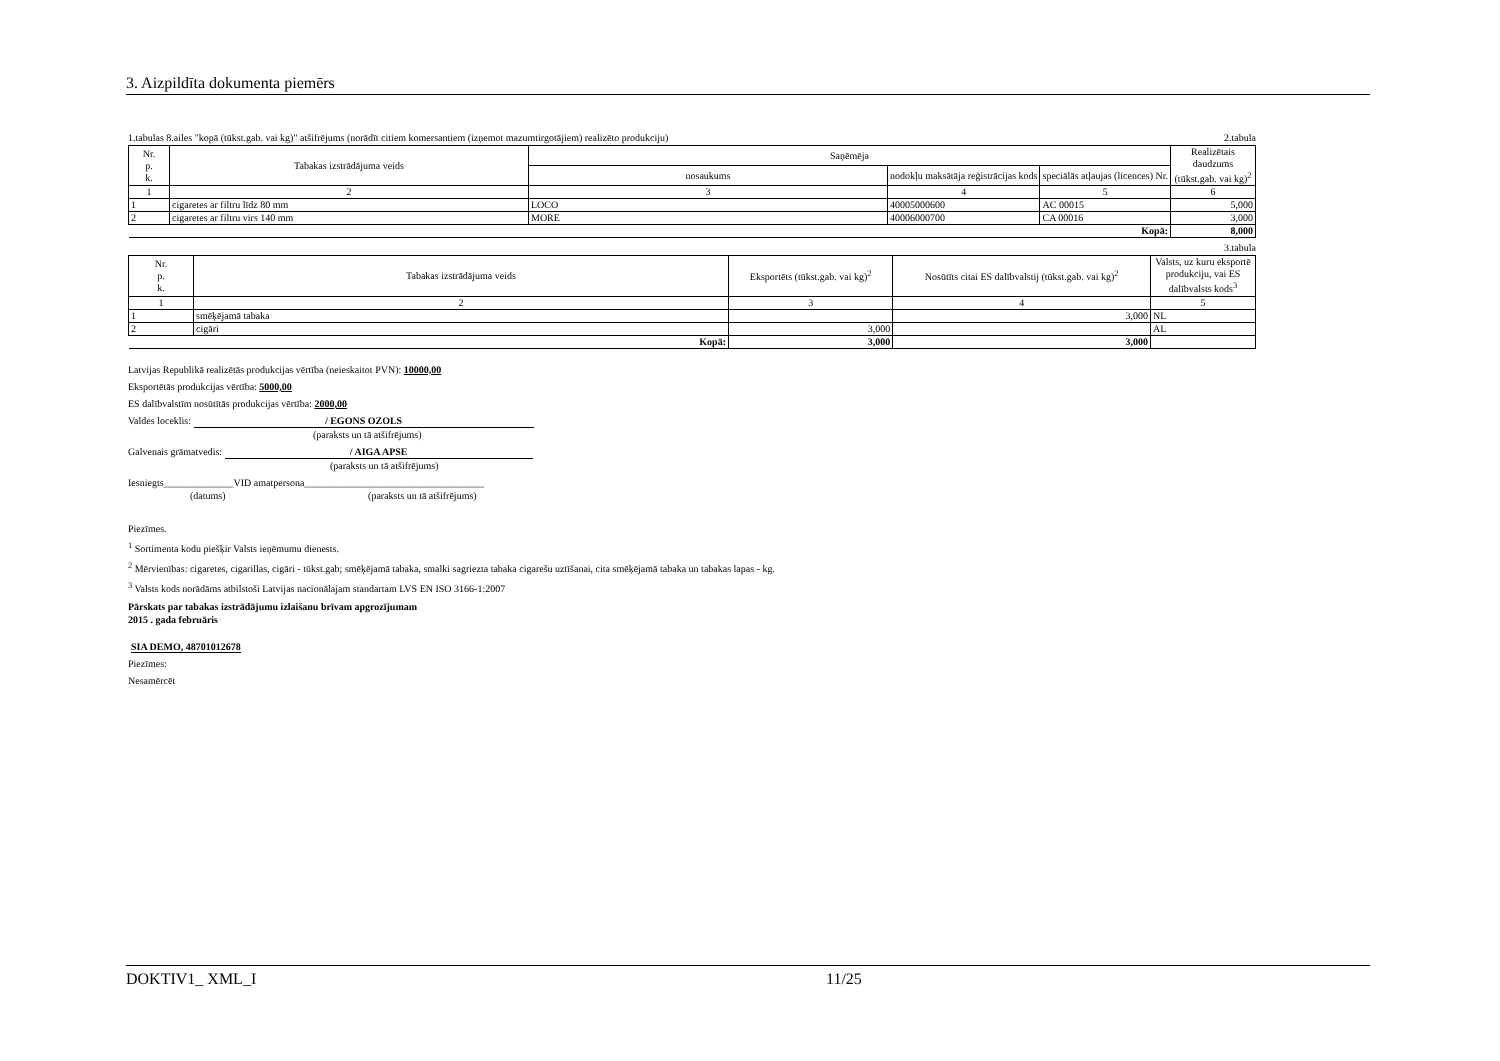3. Aizpildīta dokumenta piemērs
1.tabulas 8.ailes "kopā (tūkst.gab. vai kg)" atšifrējums (norādīt citiem komersantiem (izņemot mazumtirgotājiem) realizēto produkciju) 2.tabula
| Nr. p. k. | Tabakas izstrādājuma veids | Saņēmēja | | | Realizētais daudzums (tūkst.gab. vai kg)<sup>2</sup> |
| --- | --- | --- | --- | --- | --- |
| | | nosaukums | nodokļu maksātāja reģistrācijas kods | speciālās atļaujas (licences) Nr. | |
| 1 | 2 | 3 | 4 | 5 | 6 |
| 1 | cigaretes ar filtru līdz 80 mm | LOCO | 40005000600 | AC 00015 | 5,000 |
| 2 | cigaretes ar filtru virs 140 mm | MORE | 40006000700 | CA 00016 | 3,000 |
| Kopā: | | | | | 8,000 |
3.tabula
| Nr. p. k. | Tabakas izstrādājuma veids | Eksportēts (tūkst.gab. vai kg)<sup>2</sup> | Nosūtīts citai ES dalībvalstij (tūkst.gab. vai kg)<sup>2</sup> | Valsts, uz kuru eksportē produkciju, vai ES dalībvalsts kods<sup>3</sup> |
| --- | --- | --- | --- | --- |
| 1 | 2 | 3 | 4 | 5 |
| 1 | smēķējamā tabaka | | 3,000 | NL |
| 2 | cigāri | 3,000 | | AL |
| Kopā: | | 3,000 | 3,000 | |
Latvijas Republikā realizētās produkcijas vērtība (neieskaitot PVN): 10000,00
Eksportētās produkcijas vērtība: 5000,00
ES dalībvalstīm nosūtītās produkcijas vērtība: 2000,00
Valdes loceklis: / EGONS OZOLS
(paraksts un tā atšifrējums)
Galvenais grāmatvedis: / AIGA APSE
(paraksts un tā atšifrējums)
Iesniegts______________VID amatpersona____________________________________
(datums) (paraksts un tā atšifrējums)
Piezīmes.
<sup>1</sup> Sortimenta kodu piešķir Valsts ieņēmumu dienests.
<sup>2</sup> Mērvienības: cigaretes, cigarillas, cigāri - tūkst.gab; smēķējamā tabaka, smalki sagriezta tabaka cigarešu uztīšanai, cita smēķējamā tabaka un tabakas lapas - kg.
<sup>3</sup> Valsts kods norādāms atbilstoši Latvijas nacionālajam standartam LVS EN ISO 3166-1:2007
Pārskats par tabakas izstrādājumu izlaišanu brīvam apgrozījumam
2015 . gada februāris
SIA DEMO, 48701012678
Piezīmes:
Nesamērcēt
DOKTIV1_ XML_I 11/25